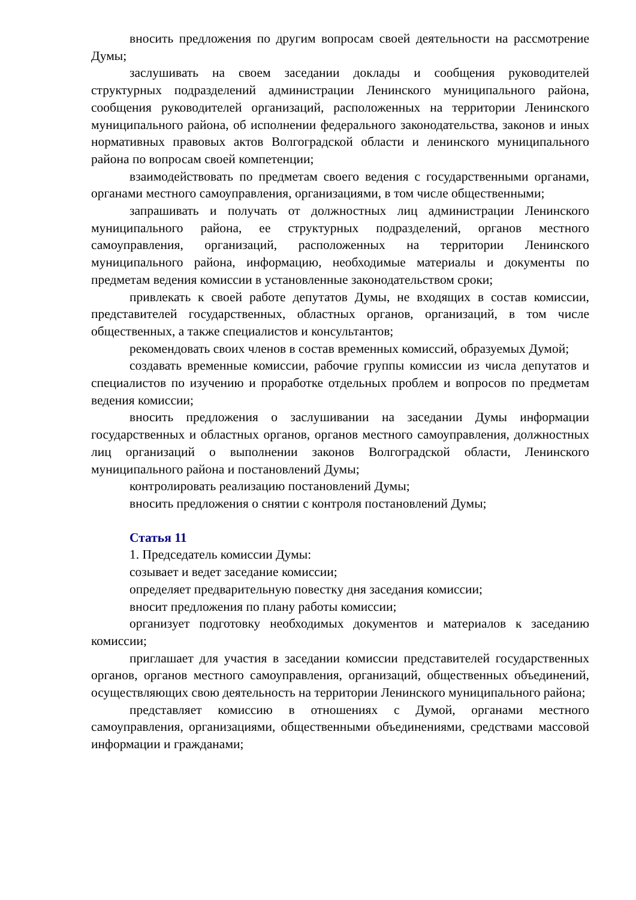вносить предложения по другим вопросам своей деятельности на рассмотрение Думы;
заслушивать на своем заседании доклады и сообщения руководителей структурных подразделений администрации Ленинского муниципального района, сообщения руководителей организаций, расположенных на территории Ленинского муниципального района, об исполнении федерального законодательства, законов и иных нормативных правовых актов Волгоградской области и ленинского муниципального района по вопросам своей компетенции;
взаимодействовать по предметам своего ведения с государственными органами, органами местного самоуправления, организациями, в том числе общественными;
запрашивать и получать от должностных лиц администрации Ленинского муниципального района, ее структурных подразделений, органов местного самоуправления, организаций, расположенных на территории Ленинского муниципального района, информацию, необходимые материалы и документы по предметам ведения комиссии в установленные законодательством сроки;
привлекать к своей работе депутатов Думы, не входящих в состав комиссии, представителей государственных, областных органов, организаций, в том числе общественных, а также специалистов и консультантов;
рекомендовать своих членов в состав временных комиссий, образуемых Думой;
создавать временные комиссии, рабочие группы комиссии из числа депутатов и специалистов по изучению и проработке отдельных проблем и вопросов по предметам ведения комиссии;
вносить предложения о заслушивании на заседании Думы информации государственных и областных органов, органов местного самоуправления, должностных лиц организаций о выполнении законов Волгоградской области, Ленинского муниципального района и постановлений Думы;
контролировать реализацию постановлений Думы;
вносить предложения о снятии с контроля постановлений Думы;
Статья 11
1. Председатель комиссии Думы:
созывает и ведет заседание комиссии;
определяет предварительную повестку дня заседания комиссии;
вносит предложения по плану работы комиссии;
организует подготовку необходимых документов и материалов к заседанию комиссии;
приглашает для участия в заседании комиссии представителей государственных органов, органов местного самоуправления, организаций, общественных объединений, осуществляющих свою деятельность на территории Ленинского муниципального района;
представляет комиссию в отношениях с Думой, органами местного самоуправления, организациями, общественными объединениями, средствами массовой информации и гражданами;